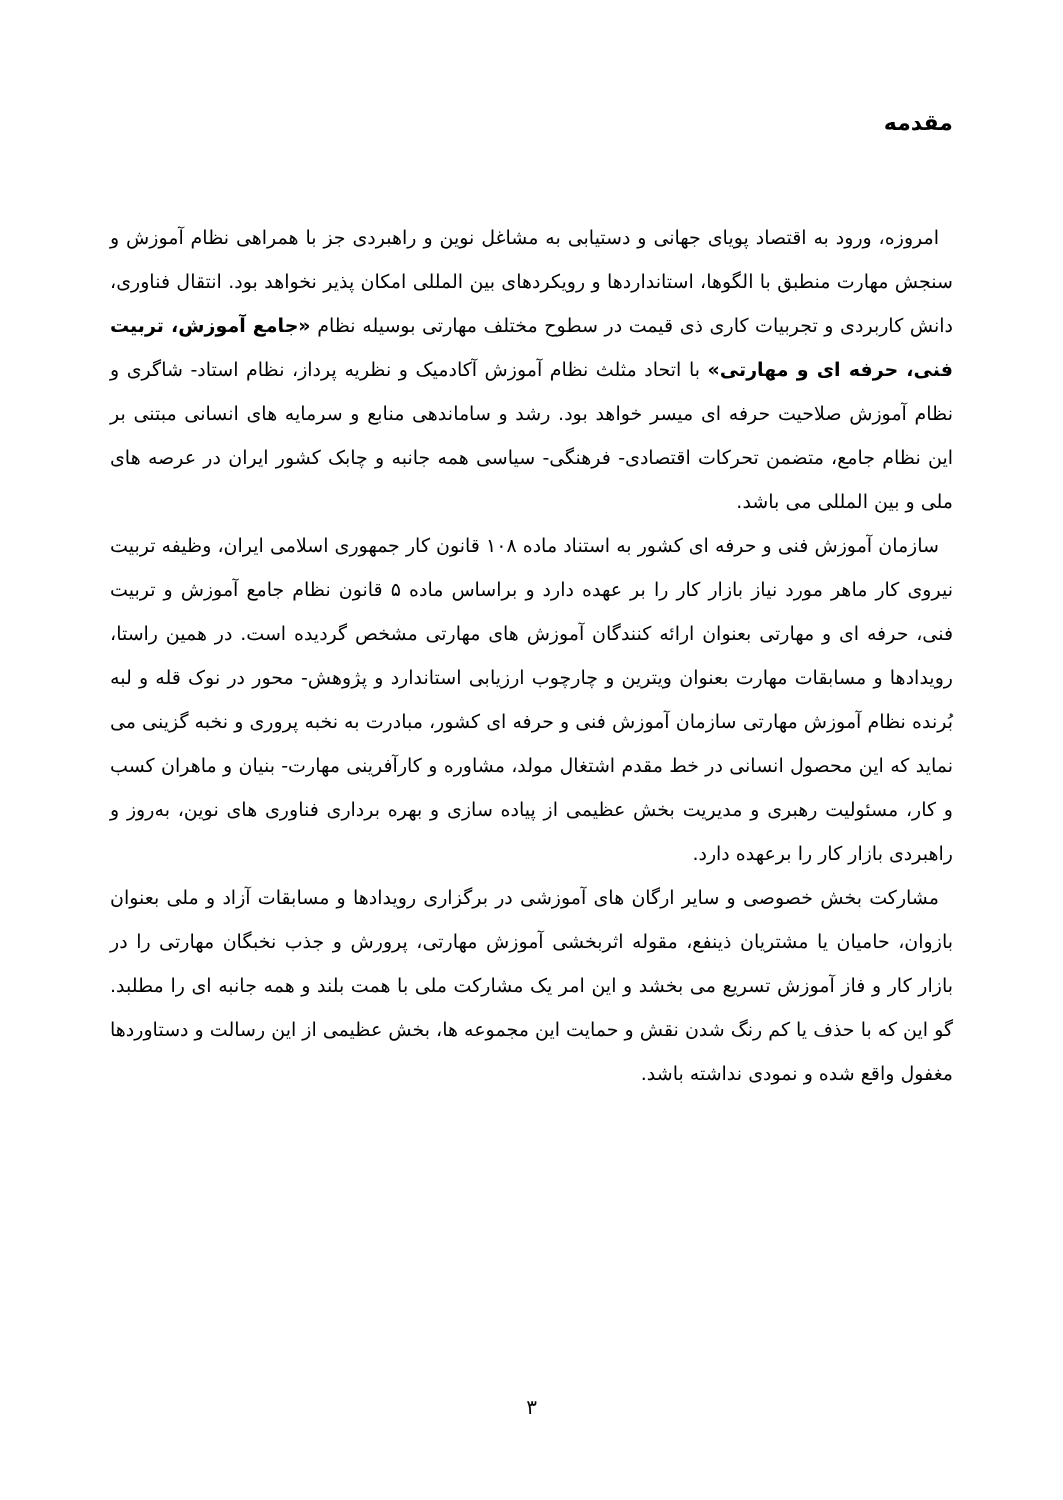مقدمه
امروزه، ورود به اقتصاد پویای جهانی و دستیابی به مشاغل نوین و راهبردی جز با همراهی نظام آموزش و سنجش مهارت منطبق با الگوها، استانداردها و رویکردهای بین المللی امکان پذیر نخواهد بود. انتقال فناوری، دانش کاربردی و تجربیات کاری ذی قیمت در سطوح مختلف مهارتی بوسیله نظام «جامع آموزش، تربیت فنی، حرفه ای و مهارتی» با اتحاد مثلث نظام آموزش آکادمیک و نظریه پرداز، نظام استاد- شاگری و نظام آموزش صلاحیت حرفه ای میسر خواهد بود. رشد و ساماندهی منابع و سرمایه های انسانی مبتنی بر این نظام جامع، متضمن تحرکات اقتصادی- فرهنگی- سیاسی همه جانبه و چابک کشور ایران در عرصه های ملی و بین المللی می باشد.
سازمان آموزش فنی و حرفه ای کشور به استناد ماده ۱۰۸ قانون کار جمهوری اسلامی ایران، وظیفه تربیت نیروی کار ماهر مورد نیاز بازار کار را بر عهده دارد و براساس ماده ۵ قانون نظام جامع آموزش و تربیت فنی، حرفه ای و مهارتی بعنوان ارائه کنندگان آموزش های مهارتی مشخص گردیده است. در همین راستا، رویدادها و مسابقات مهارت بعنوان ویترین و چارچوب ارزیابی استاندارد و پژوهش- محور در نوک قله و لبه بُرنده نظام آموزش مهارتی سازمان آموزش فنی و حرفه ای کشور، مبادرت به نخبه پروری و نخبه گزینی می نماید که این محصول انسانی در خط مقدم اشتغال مولد، مشاوره و کارآفرینی مهارت- بنیان و ماهران کسب و کار، مسئولیت رهبری و مدیریت بخش عظیمی از پیاده سازی و بهره برداری فناوری های نوین، به‌روز و راهبردی بازار کار را برعهده دارد.
مشارکت بخش خصوصی و سایر ارگان های آموزشی در برگزاری رویدادها و مسابقات آزاد و ملی بعنوان بازوان، حامیان یا مشتریان ذینفع، مقوله اثربخشی آموزش مهارتی، پرورش و جذب نخبگان مهارتی را در بازار کار و فاز آموزش تسریع می بخشد و این امر یک مشارکت ملی با همت بلند و همه جانبه ای را مطلبد. گو این که با حذف یا کم رنگ شدن نقش و حمایت این مجموعه ها، بخش عظیمی از این رسالت و دستاوردها مغفول واقع شده و نمودی نداشته باشد.
۳